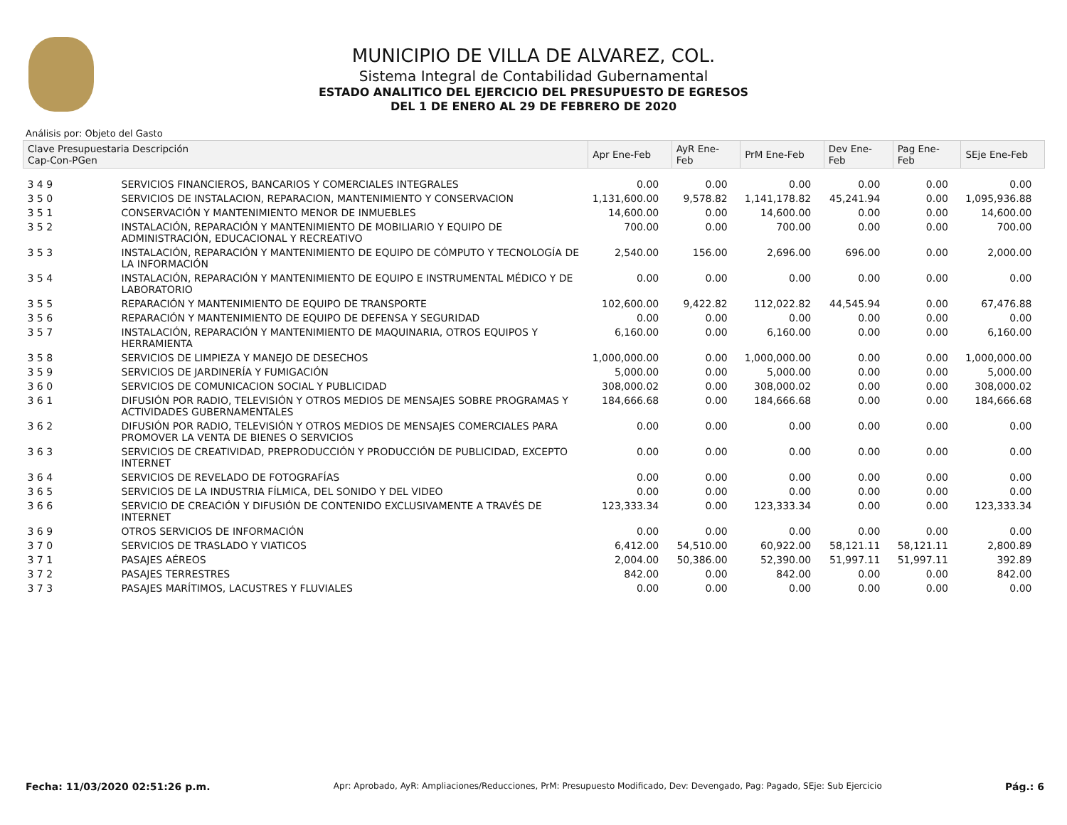MUNICIPIO DE VILLA DE ALVAREZ, COL.
Sistema Integral de Contabilidad Gubernamental
ESTADO ANALITICO DEL EJERCICIO DEL PRESUPUESTO DE EGRESOS
DEL 1 DE ENERO AL 29 DE FEBRERO DE 2020
Análisis por: Objeto del Gasto
| Clave Presupuestaria Descripción Cap-Con-PGen | | Apr Ene-Feb | AyR Ene-Feb | PrM Ene-Feb | Dev Ene-Feb | Pag Ene-Feb | SEje Ene-Feb |
| --- | --- | --- | --- | --- | --- | --- | --- |
| 3 4 9 | SERVICIOS FINANCIEROS, BANCARIOS Y COMERCIALES INTEGRALES | 0.00 | 0.00 | 0.00 | 0.00 | 0.00 | 0.00 |
| 3 5 0 | SERVICIOS DE INSTALACION, REPARACION, MANTENIMIENTO Y CONSERVACION | 1,131,600.00 | 9,578.82 | 1,141,178.82 | 45,241.94 | 0.00 | 1,095,936.88 |
| 3 5 1 | CONSERVACIÓN Y MANTENIMIENTO MENOR DE INMUEBLES | 14,600.00 | 0.00 | 14,600.00 | 0.00 | 0.00 | 14,600.00 |
| 3 5 2 | INSTALACIÓN, REPARACIÓN Y MANTENIMIENTO DE MOBILIARIO Y EQUIPO DE ADMINISTRACIÓN, EDUCACIONAL Y RECREATIVO | 700.00 | 0.00 | 700.00 | 0.00 | 0.00 | 700.00 |
| 3 5 3 | INSTALACIÓN, REPARACIÓN Y MANTENIMIENTO DE EQUIPO DE CÓMPUTO Y TECNOLOGÍA DE LA INFORMACIÓN | 2,540.00 | 156.00 | 2,696.00 | 696.00 | 0.00 | 2,000.00 |
| 3 5 4 | INSTALACIÓN, REPARACIÓN Y MANTENIMIENTO DE EQUIPO E INSTRUMENTAL MÉDICO Y DE LABORATORIO | 0.00 | 0.00 | 0.00 | 0.00 | 0.00 | 0.00 |
| 3 5 5 | REPARACIÓN Y MANTENIMIENTO DE EQUIPO DE TRANSPORTE | 102,600.00 | 9,422.82 | 112,022.82 | 44,545.94 | 0.00 | 67,476.88 |
| 3 5 6 | REPARACIÓN Y MANTENIMIENTO DE EQUIPO DE DEFENSA Y SEGURIDAD | 0.00 | 0.00 | 0.00 | 0.00 | 0.00 | 0.00 |
| 3 5 7 | INSTALACIÓN, REPARACIÓN Y MANTENIMIENTO DE MAQUINARIA, OTROS EQUIPOS Y HERRAMIENTA | 6,160.00 | 0.00 | 6,160.00 | 0.00 | 0.00 | 6,160.00 |
| 3 5 8 | SERVICIOS DE LIMPIEZA Y MANEJO DE DESECHOS | 1,000,000.00 | 0.00 | 1,000,000.00 | 0.00 | 0.00 | 1,000,000.00 |
| 3 5 9 | SERVICIOS DE JARDINERÍA Y FUMIGACIÓN | 5,000.00 | 0.00 | 5,000.00 | 0.00 | 0.00 | 5,000.00 |
| 3 6 0 | SERVICIOS DE COMUNICACION SOCIAL Y PUBLICIDAD | 308,000.02 | 0.00 | 308,000.02 | 0.00 | 0.00 | 308,000.02 |
| 3 6 1 | DIFUSIÓN POR RADIO, TELEVISIÓN Y OTROS MEDIOS DE MENSAJES SOBRE PROGRAMAS Y ACTIVIDADES GUBERNAMENTALES | 184,666.68 | 0.00 | 184,666.68 | 0.00 | 0.00 | 184,666.68 |
| 3 6 2 | DIFUSIÓN POR RADIO, TELEVISIÓN Y OTROS MEDIOS DE MENSAJES COMERCIALES PARA PROMOVER LA VENTA DE BIENES O SERVICIOS | 0.00 | 0.00 | 0.00 | 0.00 | 0.00 | 0.00 |
| 3 6 3 | SERVICIOS DE CREATIVIDAD, PREPRODUCCIÓN Y PRODUCCIÓN DE PUBLICIDAD, EXCEPTO INTERNET | 0.00 | 0.00 | 0.00 | 0.00 | 0.00 | 0.00 |
| 3 6 4 | SERVICIOS DE REVELADO DE FOTOGRAFÍAS | 0.00 | 0.00 | 0.00 | 0.00 | 0.00 | 0.00 |
| 3 6 5 | SERVICIOS DE LA INDUSTRIA FÍLMICA, DEL SONIDO Y DEL VIDEO | 0.00 | 0.00 | 0.00 | 0.00 | 0.00 | 0.00 |
| 3 6 6 | SERVICIO DE CREACIÓN Y DIFUSIÓN DE CONTENIDO EXCLUSIVAMENTE A TRAVÉS DE INTERNET | 123,333.34 | 0.00 | 123,333.34 | 0.00 | 0.00 | 123,333.34 |
| 3 6 9 | OTROS SERVICIOS DE INFORMACIÓN | 0.00 | 0.00 | 0.00 | 0.00 | 0.00 | 0.00 |
| 3 7 0 | SERVICIOS DE TRASLADO Y VIATICOS | 6,412.00 | 54,510.00 | 60,922.00 | 58,121.11 | 58,121.11 | 2,800.89 |
| 3 7 1 | PASAJES AÉREOS | 2,004.00 | 50,386.00 | 52,390.00 | 51,997.11 | 51,997.11 | 392.89 |
| 3 7 2 | PASAJES TERRESTRES | 842.00 | 0.00 | 842.00 | 0.00 | 0.00 | 842.00 |
| 3 7 3 | PASAJES MARÍTIMOS, LACUSTRES Y FLUVIALES | 0.00 | 0.00 | 0.00 | 0.00 | 0.00 | 0.00 |
Fecha: 11/03/2020 02:51:26 p.m. Apr: Aprobado, AyR: Ampliaciones/Reducciones, PrM: Presupuesto Modificado, Dev: Devengado, Pag: Pagado, SEje: Sub Ejercicio Pág.: 6